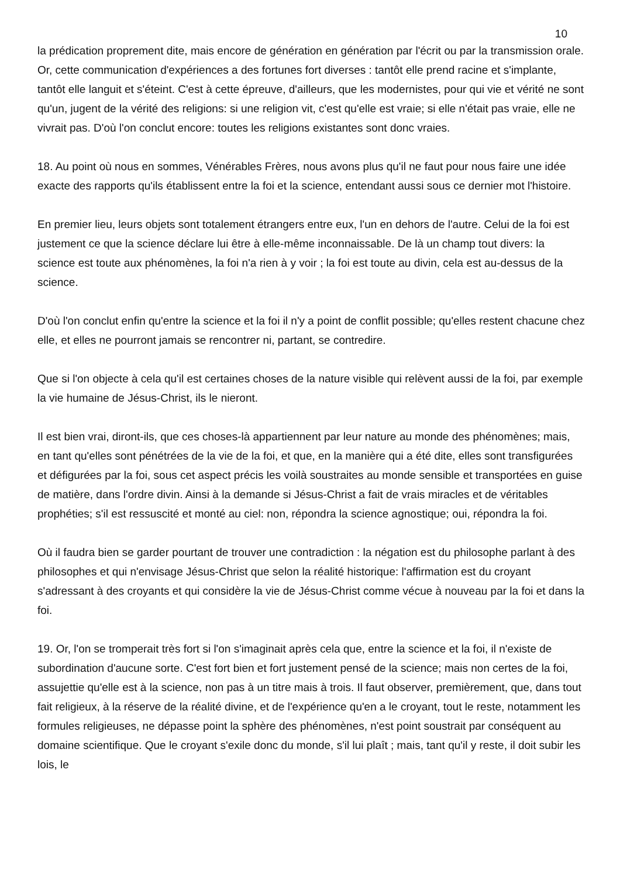10
la prédication proprement dite, mais encore de génération en génération par l'écrit ou par la transmission orale. Or, cette communication d'expériences a des fortunes fort diverses : tantôt elle prend racine et s'implante, tantôt elle languit et s'éteint. C'est à cette épreuve, d'ailleurs, que les modernistes, pour qui vie et vérité ne sont qu'un, jugent de la vérité des religions: si une religion vit, c'est qu'elle est vraie; si elle n'était pas vraie, elle ne vivrait pas. D'où l'on conclut encore: toutes les religions existantes sont donc vraies.
18. Au point où nous en sommes, Vénérables Frères, nous avons plus qu'il ne faut pour nous faire une idée exacte des rapports qu'ils établissent entre la foi et la science, entendant aussi sous ce dernier mot l'histoire.
En premier lieu, leurs objets sont totalement étrangers entre eux, l'un en dehors de l'autre. Celui de la foi est justement ce que la science déclare lui être à elle-même inconnaissable. De là un champ tout divers: la science est toute aux phénomènes, la foi n'a rien à y voir ; la foi est toute au divin, cela est au-dessus de la science.
D'où l'on conclut enfin qu'entre la science et la foi il n'y a point de conflit possible; qu'elles restent chacune chez elle, et elles ne pourront jamais se rencontrer ni, partant, se contredire.
Que si l'on objecte à cela qu'il est certaines choses de la nature visible qui relèvent aussi de la foi, par exemple la vie humaine de Jésus-Christ, ils le nieront.
Il est bien vrai, diront-ils, que ces choses-là appartiennent par leur nature au monde des phénomènes; mais, en tant qu'elles sont pénétrées de la vie de la foi, et que, en la manière qui a été dite, elles sont transfigurées et défigurées par la foi, sous cet aspect précis les voilà soustraites au monde sensible et transportées en guise de matière, dans l'ordre divin. Ainsi à la demande si Jésus-Christ a fait de vrais miracles et de véritables prophéties; s'il est ressuscité et monté au ciel: non, répondra la science agnostique; oui, répondra la foi.
Où il faudra bien se garder pourtant de trouver une contradiction : la négation est du philosophe parlant à des philosophes et qui n'envisage Jésus-Christ que selon la réalité historique: l'affirmation est du croyant s'adressant à des croyants et qui considère la vie de Jésus-Christ comme vécue à nouveau par la foi et dans la foi.
19. Or, l'on se tromperait très fort si l'on s'imaginait après cela que, entre la science et la foi, il n'existe de subordination d'aucune sorte. C'est fort bien et fort justement pensé de la science; mais non certes de la foi, assujettie qu'elle est à la science, non pas à un titre mais à trois. Il faut observer, premièrement, que, dans tout fait religieux, à la réserve de la réalité divine, et de l'expérience qu'en a le croyant, tout le reste, notamment les formules religieuses, ne dépasse point la sphère des phénomènes, n'est point soustrait par conséquent au domaine scientifique. Que le croyant s'exile donc du monde, s'il lui plaît ; mais, tant qu'il y reste, il doit subir les lois, le